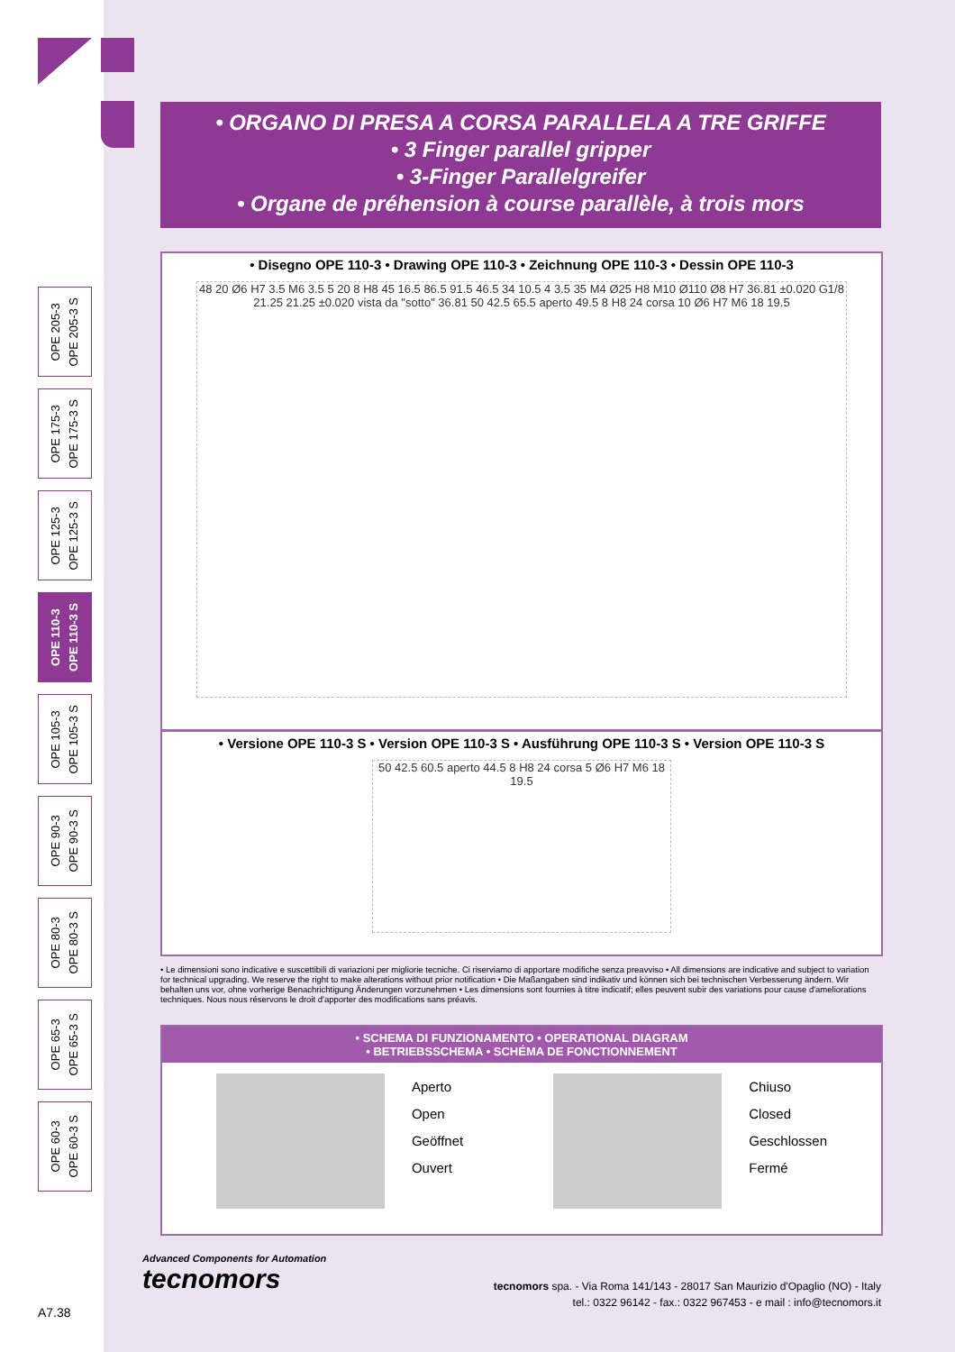• ORGANO DI PRESA A CORSA PARALLELA A TRE GRIFFE
• 3 Finger parallel gripper
• 3-Finger Parallelgreifer
• Organe de préhension à course parallèle, à trois mors
OPE 205-3
OPE 205-3 S
OPE 175-3
OPE 175-3 S
OPE 125-3
OPE 125-3 S
OPE 110-3
OPE 110-3 S
OPE 105-3
OPE 105-3 S
OPE 90-3
OPE 90-3 S
OPE 80-3
OPE 80-3 S
OPE 65-3
OPE 65-3 S
OPE 60-3
OPE 60-3 S
• Disegno OPE 110-3 • Drawing OPE 110-3 • Zeichnung OPE 110-3 • Dessin OPE 110-3
48 20 Ø6 H7 3.5 M6 3.5 5 20 8 H8 45 16.5 86.5 91.5 46.5 34 10.5 4 3.5 35 M4 Ø25 H8 M10 Ø110 Ø8 H7 36.81 ±0.020 G1/8 21.25 21.25 ±0.020 vista da "sotto" 36.81 50 42.5 65.5 aperto 49.5 8 H8 24 corsa 10 Ø6 H7 M6 18 19.5
• Versione OPE 110-3 S • Version OPE 110-3 S • Ausführung OPE 110-3 S • Version OPE 110-3 S
50 42.5 60.5 aperto 44.5 8 H8 24 corsa 5 Ø6 H7 M6 18 19.5
• Le dimensioni sono indicative e suscettibili di variazioni per migliorie tecniche. Ci riserviamo di apportare modifiche senza preavviso • All dimensions are indicative and subject to variation for technical upgrading. We reserve the right to make alterations without prior notification • Die Maßangaben sind indikativ und können sich bei technischen Verbesserung ändern. Wir behalten uns vor, ohne vorherige Benachrichtigung Änderungen vorzunehmen • Les dimensions sont fournies à titre indicatif; elles peuvent subir des variations pour cause d'ameliorations techniques. Nous nous réservons le droit d'apporter des modifications sans préavis.
• SCHEMA DI FUNZIONAMENTO • OPERATIONAL DIAGRAM
• BETRIEBSSCHEMA • SCHÉMA DE FONCTIONNEMENT
Aperto
Open
Geöffnet
Ouvert
Chiuso
Closed
Geschlossen
Fermé
Advanced Components for Automation
tecnomors
tecnomors spa. - Via Roma 141/143 - 28017 San Maurizio d'Opaglio (NO) - Italy
tel.: 0322 96142 - fax.: 0322 967453 - e mail : info@tecnomors.it
A7.38